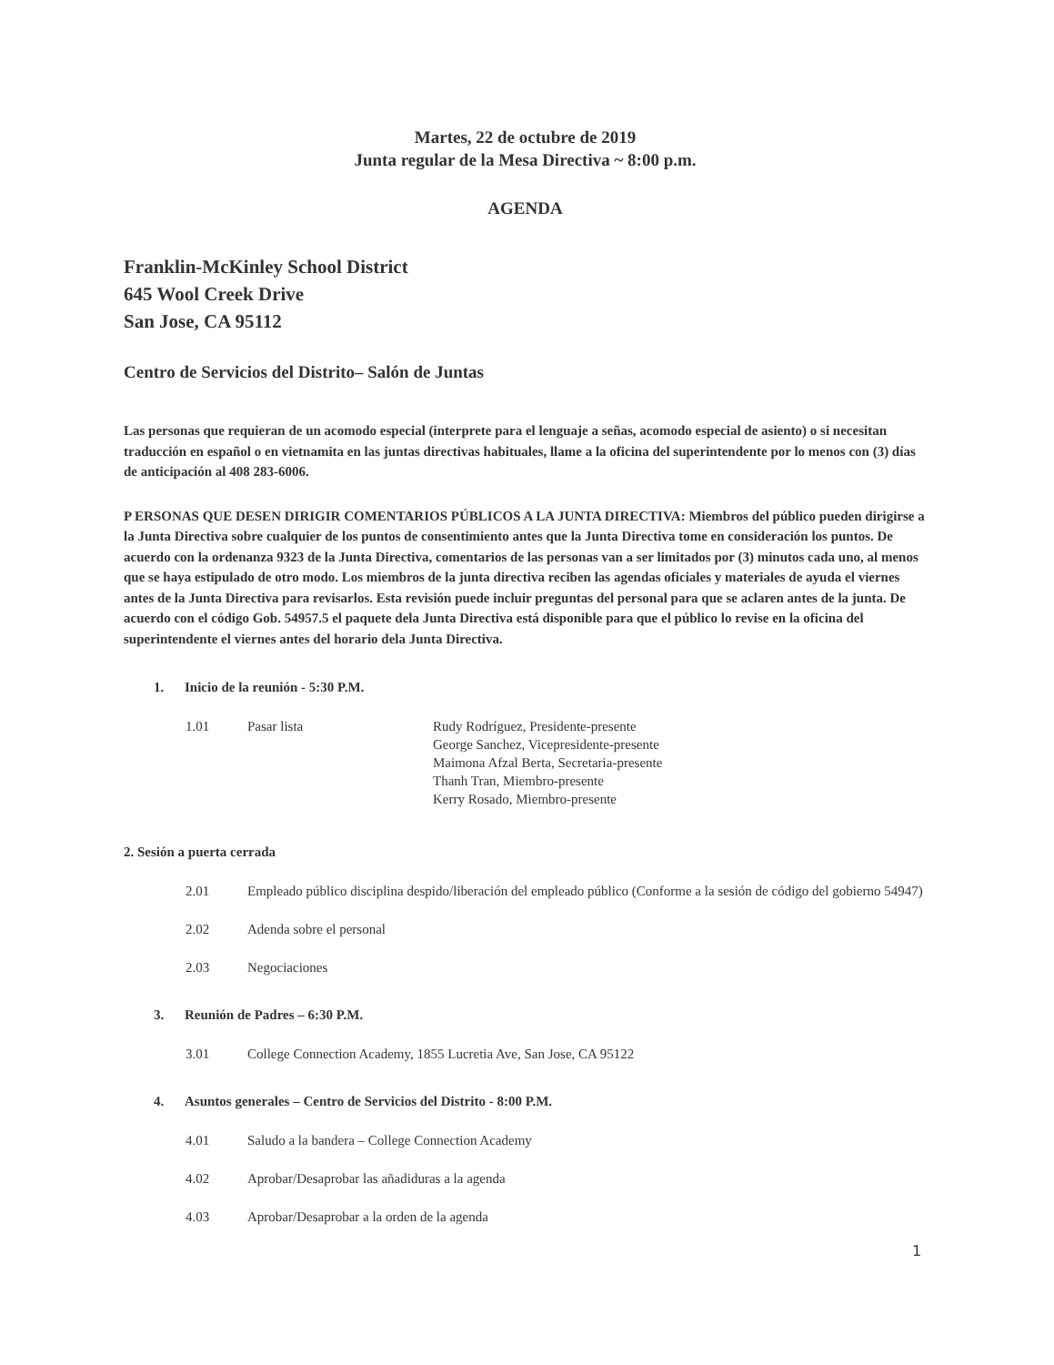Martes, 22 de octubre de 2019
Junta regular de la Mesa Directiva ~ 8:00 p.m.
AGENDA
Franklin-McKinley School District
645 Wool Creek Drive
San Jose, CA 95112
Centro de Servicios del Distrito– Salón de Juntas
Las personas que requieran de un acomodo especial (interprete para el lenguaje a señas, acomodo especial de asiento) o si necesitan traducción en español o en vietnamita en las juntas directivas habituales, llame a la oficina del superintendente por lo menos con (3) días de anticipación al 408 283-6006.
P ERSONAS QUE DESEN DIRIGIR COMENTARIOS PÚBLICOS A LA JUNTA DIRECTIVA: Miembros del público pueden dirigirse a la Junta Directiva sobre cualquier de los puntos de consentimiento antes que la Junta Directiva tome en consideración los puntos. De acuerdo con la ordenanza 9323 de la Junta Directiva, comentarios de las personas van a ser limitados por (3) minutos cada uno, al menos que se haya estipulado de otro modo. Los miembros de la junta directiva reciben las agendas oficiales y materiales de ayuda el viernes antes de la Junta Directiva para revisarlos. Esta revisión puede incluir preguntas del personal para que se aclaren antes de la junta. De acuerdo con el código Gob. 54957.5 el paquete dela Junta Directiva está disponible para que el público lo revise en la oficina del superintendente el viernes antes del horario dela Junta Directiva.
1. Inicio de la reunión - 5:30 P.M.
1.01 Pasar lista Rudy Rodríguez, Presidente-presente
George Sanchez, Vicepresidente-presente
Maimona Afzal Berta, Secretaria-presente
Thanh Tran, Miembro-presente
Kerry Rosado, Miembro-presente
2. Sesión a puerta cerrada
2.01 Empleado público disciplina despido/liberación del empleado público (Conforme a la sesión de código del gobierno 54947)
2.02 Adenda sobre el personal
2.03 Negociaciones
3. Reunión de Padres – 6:30 P.M.
3.01 College Connection Academy, 1855 Lucretia Ave, San Jose, CA 95122
4. Asuntos generales – Centro de Servicios del Distrito - 8:00 P.M.
4.01 Saludo a la bandera – College Connection Academy
4.02 Aprobar/Desaprobar las añadiduras a la agenda
4.03 Aprobar/Desaprobar a la orden de la agenda
1